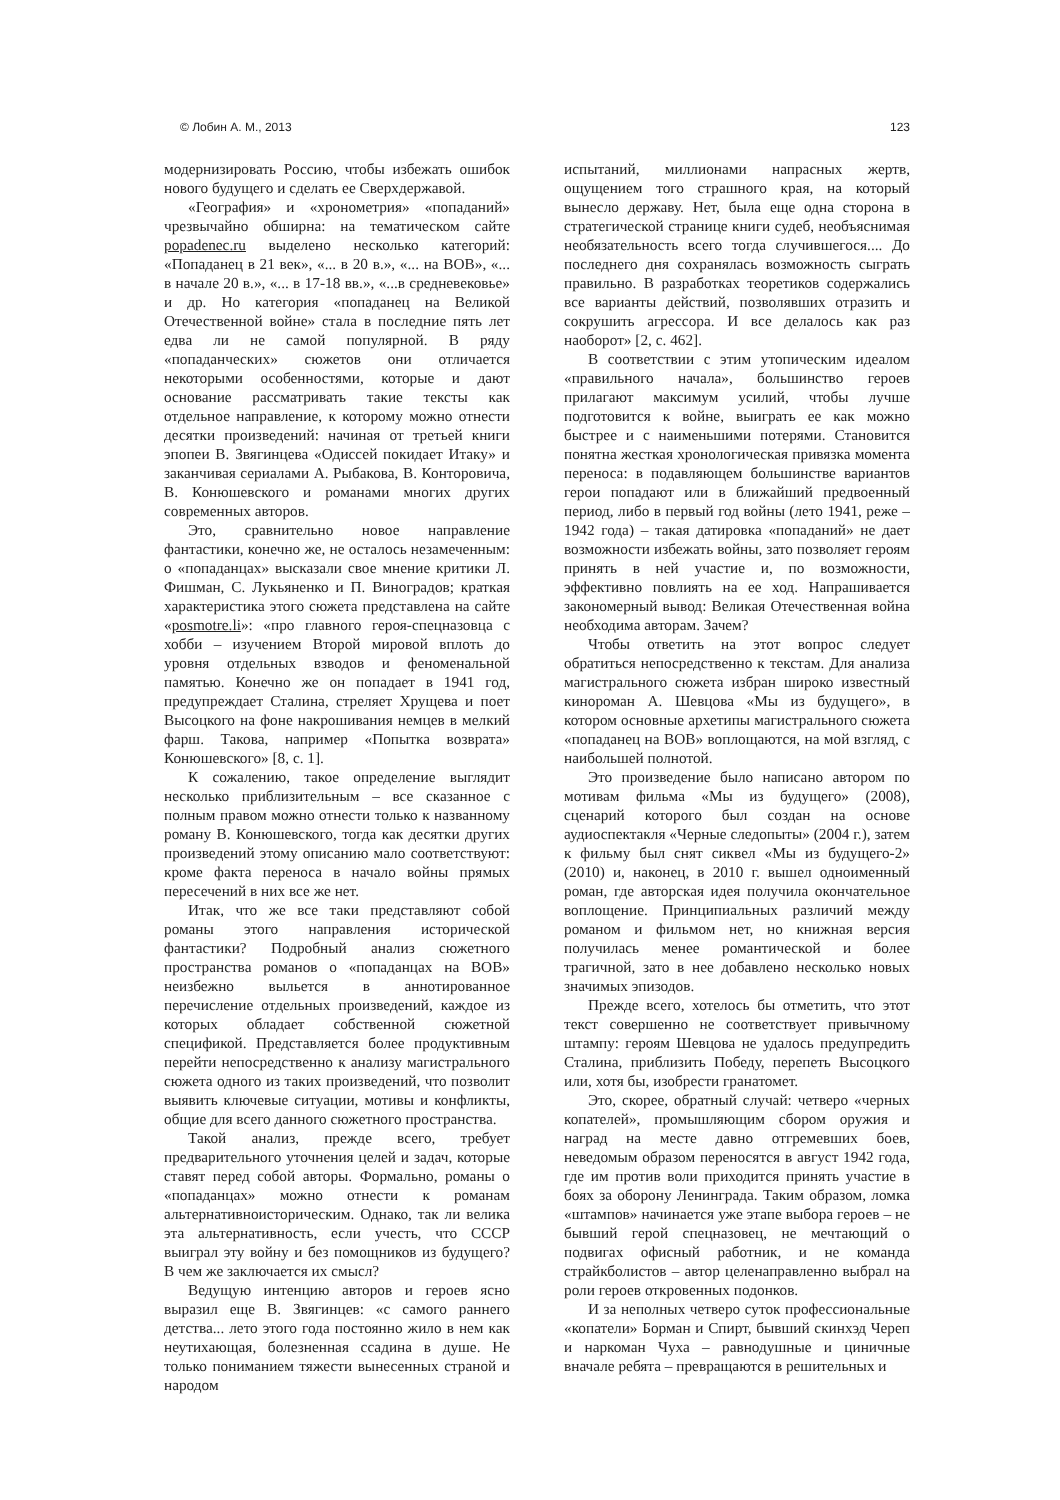© Лобин А. М., 2013 123
модернизировать Россию, чтобы избежать ошибок нового будущего и сделать ее Сверхдержавой.
«География» и «хронометрия» «попаданий» чрезвычайно обширна: на тематическом сайте popadenec.ru выделено несколько категорий: «Попаданец в 21 век», «... в 20 в.», «... на ВОВ», «... в начале 20 в.», «... в 17-18 вв.», «...в средневековье» и др. Но категория «попаданец на Великой Отечественной войне» стала в последние пять лет едва ли не самой популярной. В ряду «попаданческих» сюжетов они отличается некоторыми особенностями, которые и дают основание рассматривать такие тексты как отдельное направление, к которому можно отнести десятки произведений: начиная от третьей книги эпопеи В. Звягинцева «Одиссей покидает Итаку» и заканчивая сериалами А. Рыбакова, В. Конторовича, В. Конюшевского и романами многих других современных авторов.
Это, сравнительно новое направление фантастики, конечно же, не осталось незамеченным: о «попаданцах» высказали свое мнение критики Л. Фишман, С. Лукьяненко и П. Виноградов; краткая характеристика этого сюжета представлена на сайте «posmotre.li»: «про главного героя-спецназовца с хобби – изучением Второй мировой вплоть до уровня отдельных взводов и феноменальной памятью. Конечно же он попадает в 1941 год, предупреждает Сталина, стреляет Хрущева и поет Высоцкого на фоне накрошивания немцев в мелкий фарш. Такова, например «Попытка возврата» Конюшевского» [8, с. 1].
К сожалению, такое определение выглядит несколько приблизительным – все сказанное с полным правом можно отнести только к названному роману В. Конюшевского, тогда как десятки других произведений этому описанию мало соответствуют: кроме факта переноса в начало войны прямых пересечений в них все же нет.
Итак, что же все таки представляют собой романы этого направления исторической фантастики? Подробный анализ сюжетного пространства романов о «попаданцах на ВОВ» неизбежно выльется в аннотированное перечисление отдельных произведений, каждое из которых обладает собственной сюжетной спецификой. Представляется более продуктивным перейти непосредственно к анализу магистрального сюжета одного из таких произведений, что позволит выявить ключевые ситуации, мотивы и конфликты, общие для всего данного сюжетного пространства.
Такой анализ, прежде всего, требует предварительного уточнения целей и задач, которые ставят перед собой авторы. Формально, романы о «попаданцах» можно отнести к романам альтернативноисторическим. Однако, так ли велика эта альтернативность, если учесть, что СССР выиграл эту войну и без помощников из будущего? В чем же заключается их смысл?
Ведущую интенцию авторов и героев ясно выразил еще В. Звягинцев: «с самого раннего детства... лето этого года постоянно жило в нем как неутихающая, болезненная ссадина в душе. Не только пониманием тяжести вынесенных страной и народом
испытаний, миллионами напрасных жертв, ощущением того страшного края, на который вынесло державу. Нет, была еще одна сторона в стратегической странице книги судеб, необъяснимая необязательность всего тогда случившегося.... До последнего дня сохранялась возможность сыграть правильно. В разработках теоретиков содержались все варианты действий, позволявших отразить и сокрушить агрессора. И все делалось как раз наоборот» [2, с. 462].
В соответствии с этим утопическим идеалом «правильного начала», большинство героев прилагают максимум усилий, чтобы лучше подготовится к войне, выиграть ее как можно быстрее и с наименьшими потерями. Становится понятна жесткая хронологическая привязка момента переноса: в подавляющем большинстве вариантов герои попадают или в ближайший предвоенный период, либо в первый год войны (лето 1941, реже – 1942 года) – такая датировка «попаданий» не дает возможности избежать войны, зато позволяет героям принять в ней участие и, по возможности, эффективно повлиять на ее ход. Напрашивается закономерный вывод: Великая Отечественная война необходима авторам. Зачем?
Чтобы ответить на этот вопрос следует обратиться непосредственно к текстам. Для анализа магистрального сюжета избран широко известный кинороман А. Шевцова «Мы из будущего», в котором основные архетипы магистрального сюжета «попаданец на ВОВ» воплощаются, на мой взгляд, с наибольшей полнотой.
Это произведение было написано автором по мотивам фильма «Мы из будущего» (2008), сценарий которого был создан на основе аудиоспектакля «Черные следопыты» (2004 г.), затем к фильму был снят сиквел «Мы из будущего-2» (2010) и, наконец, в 2010 г. вышел одноименный роман, где авторская идея получила окончательное воплощение. Принципиальных различий между романом и фильмом нет, но книжная версия получилась менее романтической и более трагичной, зато в нее добавлено несколько новых значимых эпизодов.
Прежде всего, хотелось бы отметить, что этот текст совершенно не соответствует привычному штампу: героям Шевцова не удалось предупредить Сталина, приблизить Победу, перепеть Высоцкого или, хотя бы, изобрести гранатомет.
Это, скорее, обратный случай: четверо «черных копателей», промышляющим сбором оружия и наград на месте давно отгремевших боев, неведомым образом переносятся в август 1942 года, где им против воли приходится принять участие в боях за оборону Ленинграда. Таким образом, ломка «штампов» начинается уже этапе выбора героев – не бывший герой спецназовец, не мечтающий о подвигах офисный работник, и не команда страйкболистов – автор целенаправленно выбрал на роли героев откровенных подонков.
И за неполных четверо суток профессиональные «копатели» Борман и Спирт, бывший скинхэд Череп и наркоман Чуха – равнодушные и циничные вначале ребята – превращаются в решительных и